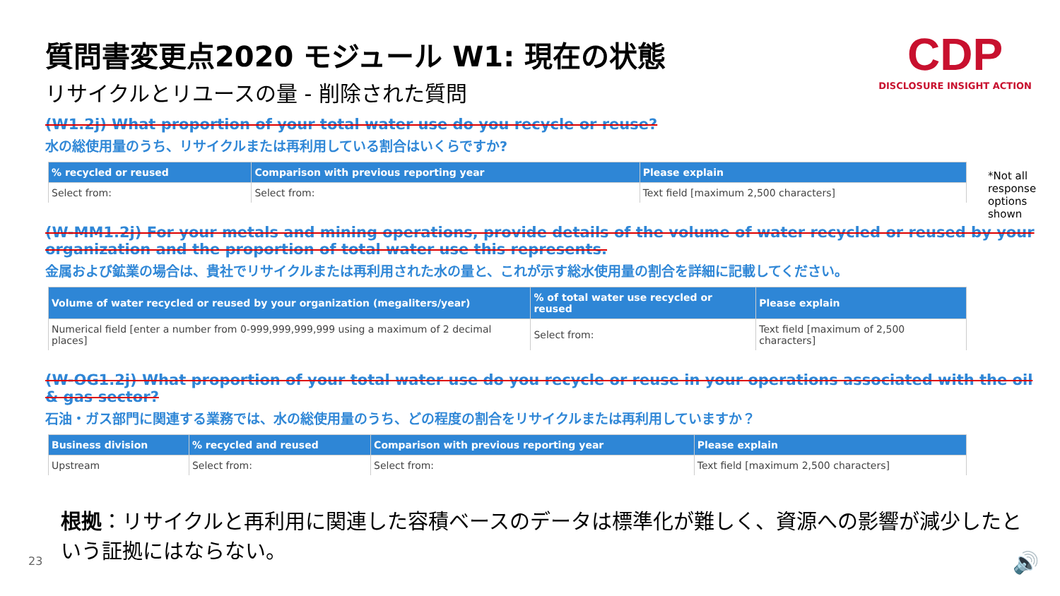CDP
DISCLOSURE INSIGHT ACTION
*Not all response options shown
質問書変更点2020 モジュール W1: 現在の状態
リサイクルとリユースの量 - 削除された質問
(W1.2j) What proportion of your total water use do you recycle or reuse?
水の総使用量のうち、リサイクルまたは再利用している割合はいくらですか?
| % recycled or reused | Comparison with previous reporting year | Please explain |
| --- | --- | --- |
| Select from: | Select from: | Text field [maximum 2,500 characters] |
(W-MM1.2j) For your metals and mining operations, provide details of the volume of water recycled or reused by your organization and the proportion of total water use this represents.
金属および鉱業の場合は、貴社でリサイクルまたは再利用された水の量と、これが示す総水使用量の割合を詳細に記載してください。
| Volume of water recycled or reused by your organization (megaliters/year) | % of total water use recycled or reused | Please explain |
| --- | --- | --- |
| Numerical field [enter a number from 0-999,999,999,999 using a maximum of 2 decimal places] | Select from: | Text field [maximum of 2,500 characters] |
(W-OG1.2j) What proportion of your total water use do you recycle or reuse in your operations associated with the oil & gas sector?
石油・ガス部門に関連する業務では、水の総使用量のうち、どの程度の割合をリサイクルまたは再利用していますか？
| Business division | % recycled and reused | Comparison with previous reporting year | Please explain |
| --- | --- | --- | --- |
| Upstream | Select from: | Select from: | Text field [maximum 2,500 characters] |
根拠：リサイクルと再利用に関連した容積ベースのデータは標準化が難しく、資源への影響が減少したという証拠にはならない。
23 🔊